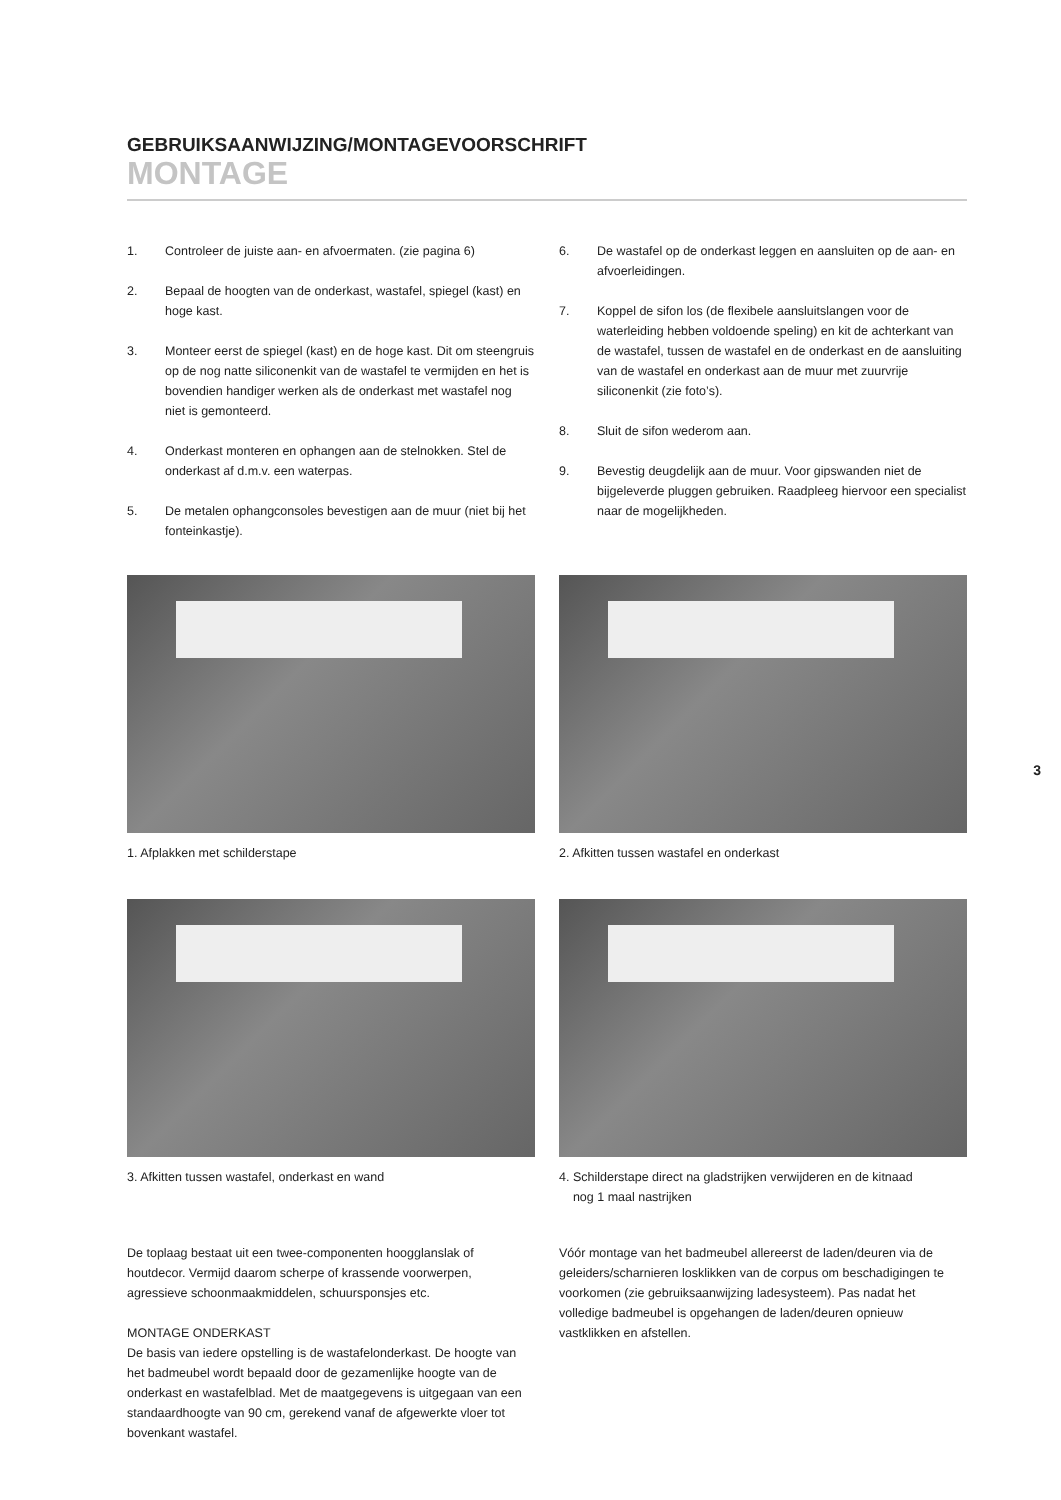GEBRUIKSAANWIJZING/MONTAGEVOORSCHRIFT
MONTAGE
1. Controleer de juiste aan- en afvoermaten. (zie pagina 6)
2. Bepaal de hoogten van de onderkast, wastafel, spiegel (kast) en hoge kast.
3. Monteer eerst de spiegel (kast) en de hoge kast. Dit om steengruis op de nog natte siliconenkit van de wastafel te vermijden en het is bovendien handiger werken als de onderkast met wastafel nog niet is gemonteerd.
4. Onderkast monteren en ophangen aan de stelnokken. Stel de onderkast af d.m.v. een waterpas.
5. De metalen ophangconsoles bevestigen aan de muur (niet bij het fonteinkastje).
6. De wastafel op de onderkast leggen en aansluiten op de aan- en afvoerleidingen.
7. Koppel de sifon los (de flexibele aansluitslangen voor de waterleiding hebben voldoende speling) en kit de achterkant van de wastafel, tussen de wastafel en de onderkast en de aansluiting van de wastafel en onderkast aan de muur met zuurvrije siliconenkit (zie foto’s).
8. Sluit de sifon wederom aan.
9. Bevestig deugdelijk aan de muur. Voor gipswanden niet de bijgeleverde pluggen gebruiken. Raadpleeg hiervoor een specialist naar de mogelijkheden.
1. Afplakken met schilderstape
3. Afkitten tussen wastafel, onderkast en wand
2. Afkitten tussen wastafel en onderkast
4. Schilderstape direct na gladstrijken verwijderen en de kitnaad
nog 1 maal nastrijken
De toplaag bestaat uit een twee-componenten hoogglanslak of houtdecor. Vermijd daarom scherpe of krassende voorwerpen, agressieve schoonmaakmiddelen, schuursponsjes etc.
MONTAGE ONDERKAST
De basis van iedere opstelling is de wastafelonderkast. De hoogte van het badmeubel wordt bepaald door de gezamenlijke hoogte van de onderkast en wastafelblad. Met de maatgegevens is uitgegaan van een standaardhoogte van 90 cm, gerekend vanaf de afgewerkte vloer tot bovenkant wastafel.
Vóór montage van het badmeubel allereerst de laden/deuren via de geleiders/scharnieren losklikken van de corpus om beschadigingen te voorkomen (zie gebruiksaanwijzing ladesysteem). Pas nadat het volledige badmeubel is opgehangen de laden/deuren opnieuw vastklikken en afstellen.
3